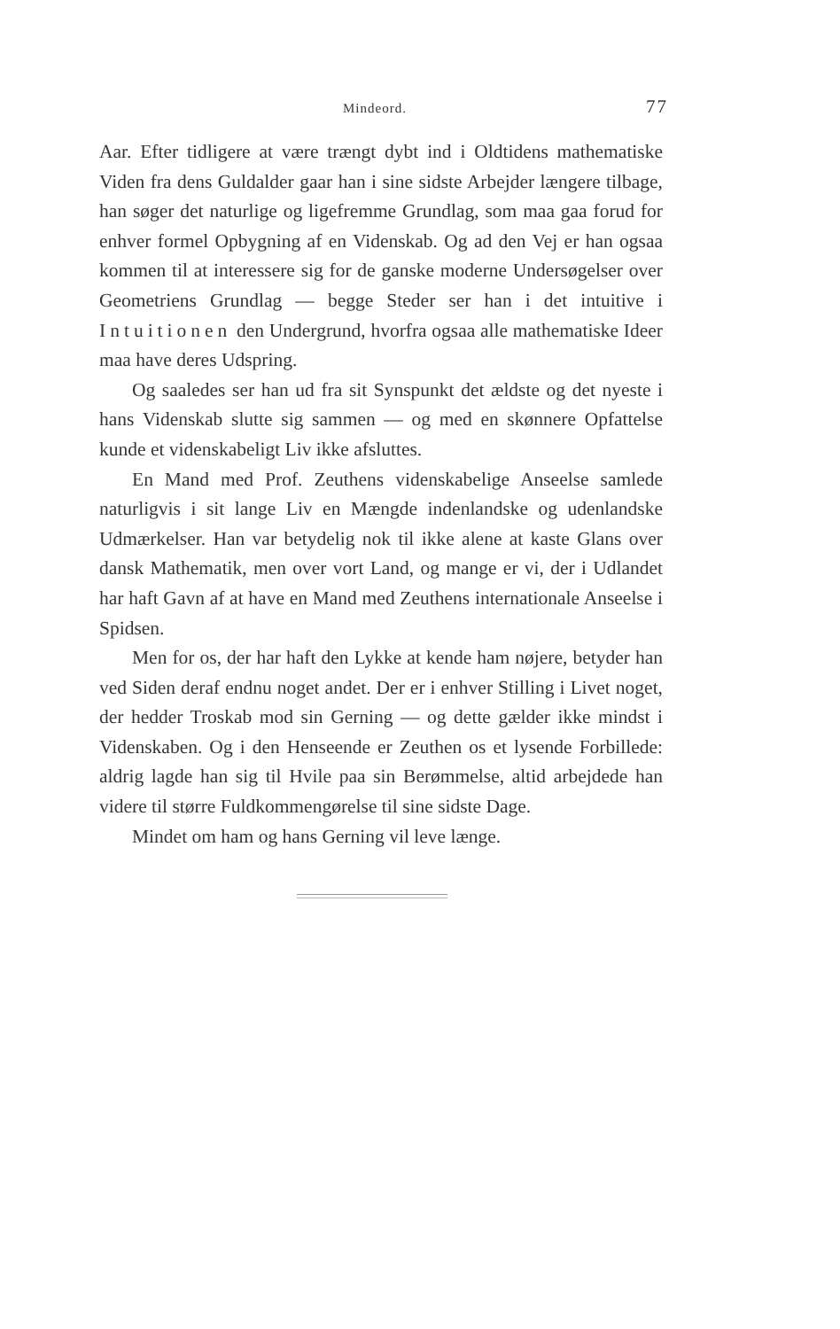Mindeord. 77
Aar. Efter tidligere at være trængt dybt ind i Oldtidens mathematiske Viden fra dens Guldalder gaar han i sine sidste Arbejder længere tilbage, han søger det naturlige og ligefremme Grundlag, som maa gaa forud for enhver formel Opbygning af en Videnskab. Og ad den Vej er han ogsaa kommen til at interessere sig for de ganske moderne Undersøgelser over Geometriens Grundlag — begge Steder ser han i det intuitive i Intuitionen den Undergrund, hvorfra ogsaa alle mathematiske Ideer maa have deres Udspring.
Og saaledes ser han ud fra sit Synspunkt det ældste og det nyeste i hans Videnskab slutte sig sammen — og med en skønnere Opfattelse kunde et videnskabeligt Liv ikke afsluttes.
En Mand med Prof. Zeuthens videnskabelige Anseelse samlede naturligvis i sit lange Liv en Mængde indenlandske og udenlandske Udmærkelser. Han var betydelig nok til ikke alene at kaste Glans over dansk Mathematik, men over vort Land, og mange er vi, der i Udlandet har haft Gavn af at have en Mand med Zeuthens internationale Anseelse i Spidsen.
Men for os, der har haft den Lykke at kende ham nøjere, betyder han ved Siden deraf endnu noget andet. Der er i enhver Stilling i Livet noget, der hedder Troskab mod sin Gerning — og dette gælder ikke mindst i Videnskaben. Og i den Henseende er Zeuthen os et lysende Forbillede: aldrig lagde han sig til Hvile paa sin Berømmelse, altid arbejdede han videre til større Fuldkommengørelse til sine sidste Dage.
Mindet om ham og hans Gerning vil leve længe.